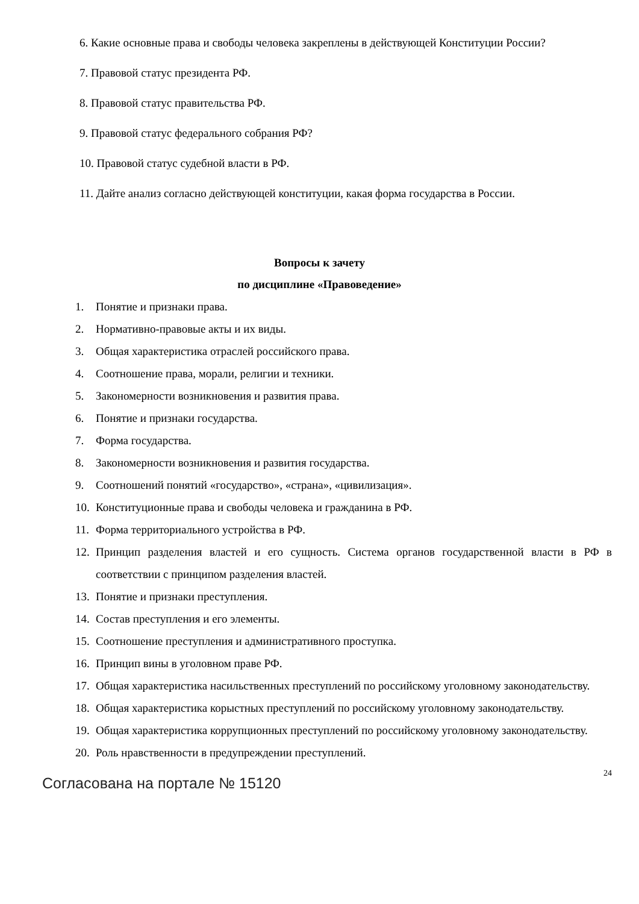6. Какие основные права и свободы человека закреплены в действующей Конституции России?
7. Правовой статус президента РФ.
8. Правовой статус правительства РФ.
9. Правовой статус федерального собрания РФ?
10. Правовой статус судебной власти в РФ.
11. Дайте анализ согласно действующей конституции, какая форма государства в России.
Вопросы к зачету
по дисциплине «Правоведение»
1. Понятие и признаки права.
2. Нормативно-правовые акты и их виды.
3. Общая характеристика отраслей российского права.
4. Соотношение права, морали, религии и техники.
5. Закономерности возникновения и развития права.
6. Понятие и признаки государства.
7. Форма государства.
8. Закономерности возникновения и развития государства.
9. Соотношений понятий «государство», «страна», «цивилизация».
10. Конституционные права и свободы человека и гражданина в РФ.
11. Форма территориального устройства в РФ.
12. Принцип разделения властей и его сущность. Система органов государственной власти в РФ в соответствии с принципом разделения властей.
13. Понятие и признаки преступления.
14. Состав преступления и его элементы.
15. Соотношение преступления и административного проступка.
16. Принцип вины в уголовном праве РФ.
17. Общая характеристика насильственных преступлений по российскому уголовному законодательству.
18. Общая характеристика корыстных преступлений по российскому уголовному законодательству.
19. Общая характеристика коррупционных преступлений по российскому уголовному законодательству.
20. Роль нравственности в предупреждении преступлений.
Согласована на портале № 15120
24